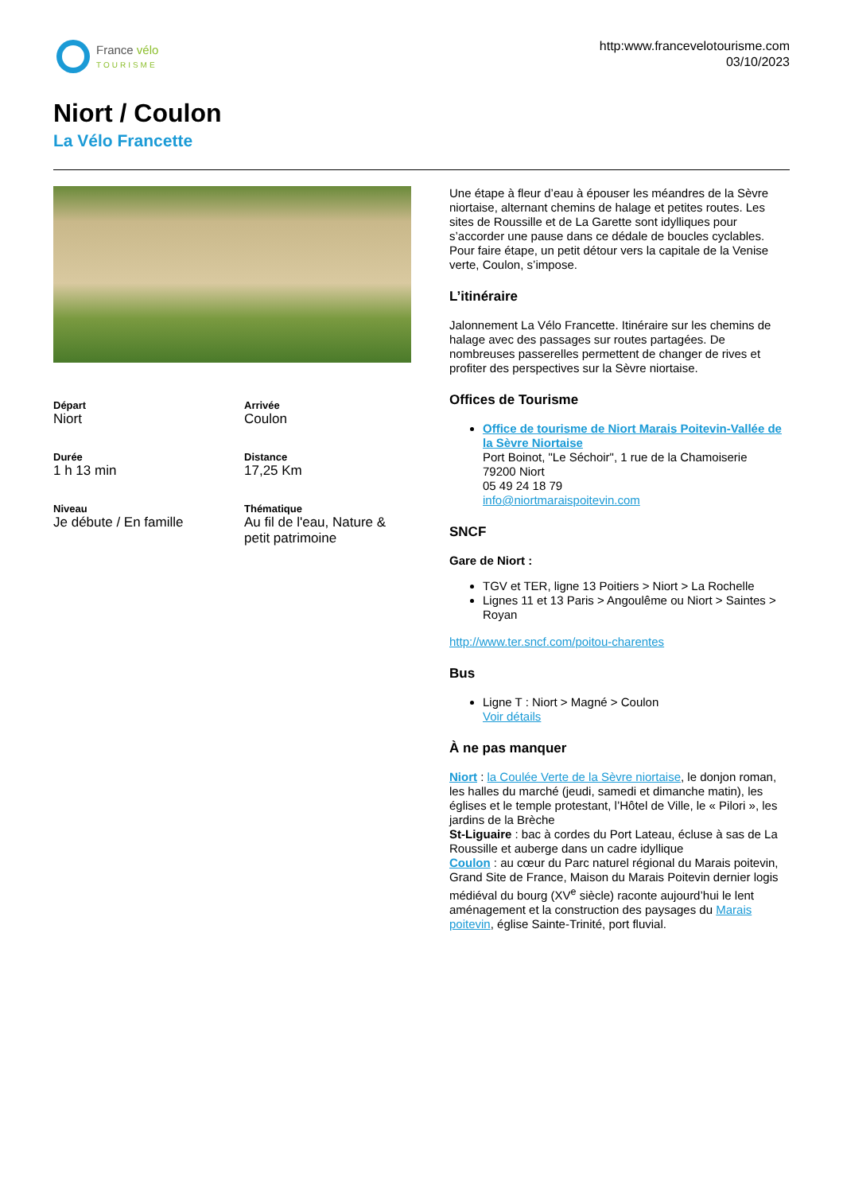France vélo
TOURISME
http:www.francevelotourisme.com
03/10/2023
Niort / Coulon
La Vélo Francette
Départ
Niort
Arrivée
Coulon
Durée
1 h 13 min
Distance
17,25 Km
Niveau
Je débute / En famille
Thématique
Au fil de l'eau, Nature & petit patrimoine
Une étape à fleur d’eau à épouser les méandres de la Sèvre niortaise, alternant chemins de halage et petites routes. Les sites de Roussille et de La Garette sont idylliques pour s’accorder une pause dans ce dédale de boucles cyclables. Pour faire étape, un petit détour vers la capitale de la Venise verte, Coulon, s’impose.
L’itinéraire
Jalonnement La Vélo Francette. Itinéraire sur les chemins de halage avec des passages sur routes partagées. De nombreuses passerelles permettent de changer de rives et profiter des perspectives sur la Sèvre niortaise.
Offices de Tourisme
Office de tourisme de Niort Marais Poitevin-Vallée de la Sèvre Niortaise
Port Boinot, "Le Séchoir", 1 rue de la Chamoiserie
79200 Niort
05 49 24 18 79
info@niortmaraispoitevin.com
SNCF
Gare de Niort :
TGV et TER, ligne 13 Poitiers > Niort > La Rochelle
Lignes 11 et 13 Paris > Angoulême ou Niort > Saintes > Royan
http://www.ter.sncf.com/poitou-charentes
Bus
Ligne T : Niort > Magné > Coulon
Voir détails
À ne pas manquer
Niort : la Coulée Verte de la Sèvre niortaise, le donjon roman, les halles du marché (jeudi, samedi et dimanche matin), les églises et le temple protestant, l’Hôtel de Ville, le « Pilori », les jardins de la Brèche
St-Liguaire : bac à cordes du Port Lateau, écluse à sas de La Roussille et auberge dans un cadre idyllique
Coulon : au cœur du Parc naturel régional du Marais poitevin, Grand Site de France, Maison du Marais Poitevin dernier logis médiéval du bourg (XV<sup>e</sup> siècle) raconte aujourd’hui le lent aménagement et la construction des paysages du Marais poitevin, église Sainte-Trinité, port fluvial.